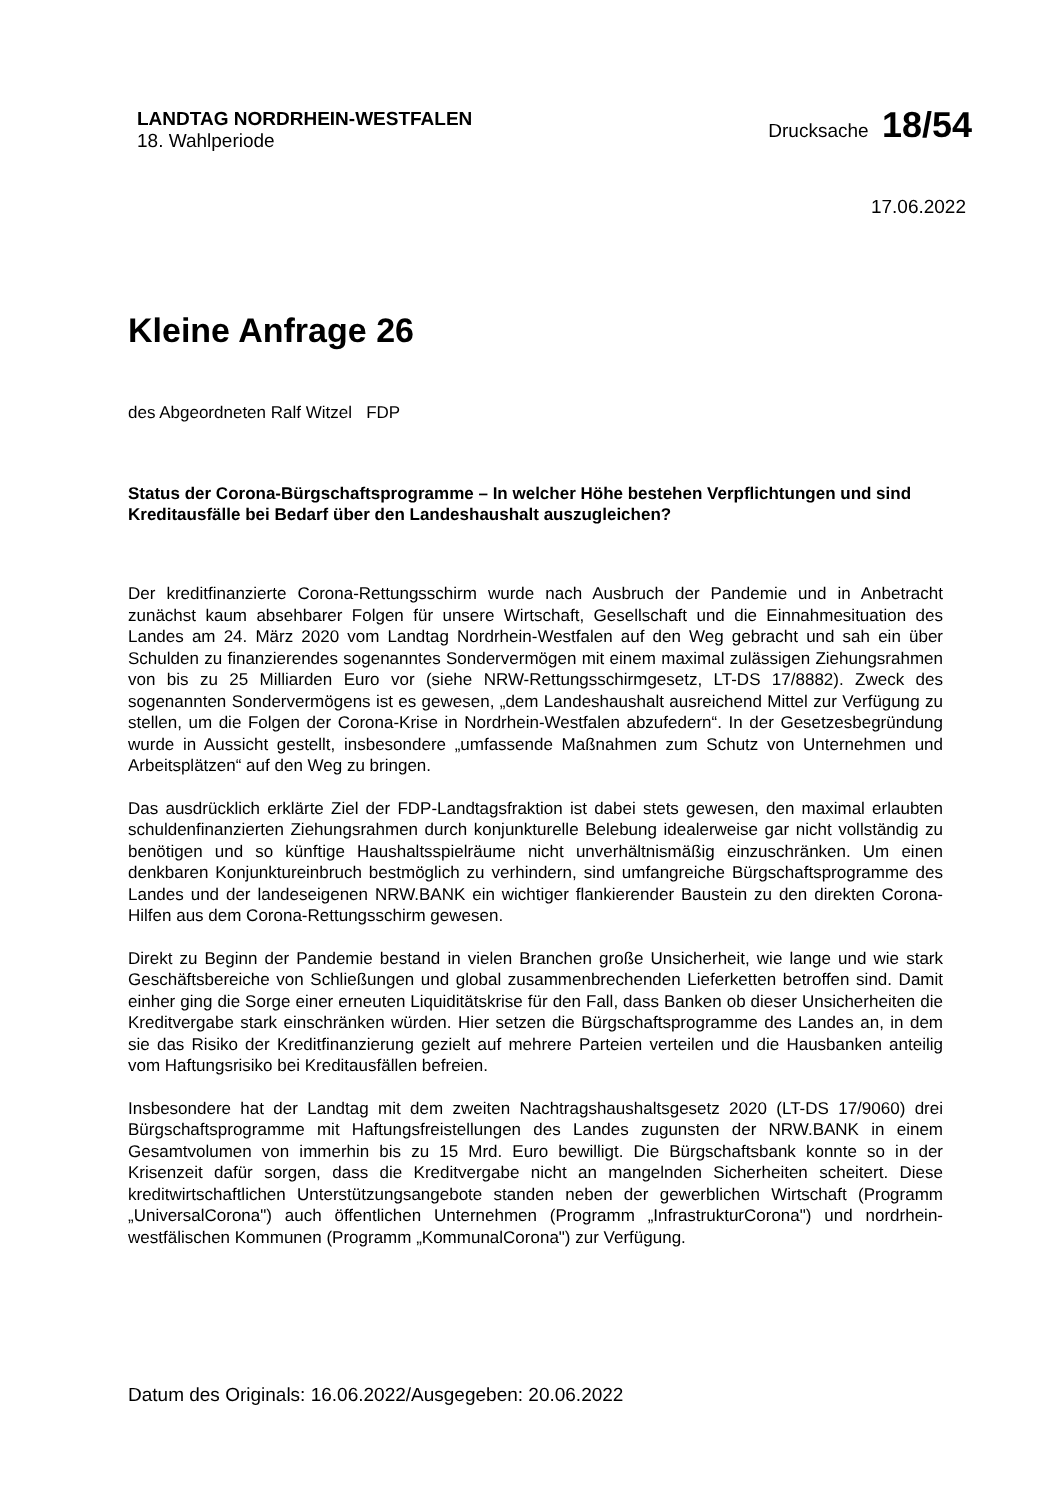LANDTAG NORDRHEIN-WESTFALEN
18. Wahlperiode
Drucksache 18/54
17.06.2022
Kleine Anfrage 26
des Abgeordneten Ralf Witzel FDP
Status der Corona-Bürgschaftsprogramme – In welcher Höhe bestehen Verpflichtungen und sind Kreditausfälle bei Bedarf über den Landeshaushalt auszugleichen?
Der kreditfinanzierte Corona-Rettungsschirm wurde nach Ausbruch der Pandemie und in Anbetracht zunächst kaum absehbarer Folgen für unsere Wirtschaft, Gesellschaft und die Einnahmesituation des Landes am 24. März 2020 vom Landtag Nordrhein-Westfalen auf den Weg gebracht und sah ein über Schulden zu finanzierendes sogenanntes Sondervermögen mit einem maximal zulässigen Ziehungsrahmen von bis zu 25 Milliarden Euro vor (siehe NRW-Rettungsschirmgesetz, LT-DS 17/8882). Zweck des sogenannten Sondervermögens ist es gewesen, „dem Landeshaushalt ausreichend Mittel zur Verfügung zu stellen, um die Folgen der Corona-Krise in Nordrhein-Westfalen abzufedern“. In der Gesetzesbegründung wurde in Aussicht gestellt, insbesondere „umfassende Maßnahmen zum Schutz von Unternehmen und Arbeitsplätzen“ auf den Weg zu bringen.
Das ausdrücklich erklärte Ziel der FDP-Landtagsfraktion ist dabei stets gewesen, den maximal erlaubten schuldenfinanzierten Ziehungsrahmen durch konjunkturelle Belebung idealerweise gar nicht vollständig zu benötigen und so künftige Haushaltsspielräume nicht unverhältnismäßig einzuschränken. Um einen denkbaren Konjunktureinbruch bestmöglich zu verhindern, sind umfangreiche Bürgschaftsprogramme des Landes und der landeseigenen NRW.BANK ein wichtiger flankierender Baustein zu den direkten Corona-Hilfen aus dem Corona-Rettungsschirm gewesen.
Direkt zu Beginn der Pandemie bestand in vielen Branchen große Unsicherheit, wie lange und wie stark Geschäftsbereiche von Schließungen und global zusammenbrechenden Lieferketten betroffen sind. Damit einher ging die Sorge einer erneuten Liquiditätskrise für den Fall, dass Banken ob dieser Unsicherheiten die Kreditvergabe stark einschränken würden. Hier setzen die Bürgschaftsprogramme des Landes an, in dem sie das Risiko der Kreditfinanzierung gezielt auf mehrere Parteien verteilen und die Hausbanken anteilig vom Haftungsrisiko bei Kreditausfällen befreien.
Insbesondere hat der Landtag mit dem zweiten Nachtragshaushaltsgesetz 2020 (LT-DS 17/9060) drei Bürgschaftsprogramme mit Haftungsfreistellungen des Landes zugunsten der NRW.BANK in einem Gesamtvolumen von immerhin bis zu 15 Mrd. Euro bewilligt. Die Bürgschaftsbank konnte so in der Krisenzeit dafür sorgen, dass die Kreditvergabe nicht an mangelnden Sicherheiten scheitert. Diese kreditwirtschaftlichen Unterstützungsangebote standen neben der gewerblichen Wirtschaft (Programm „UniversalCorona") auch öffentlichen Unternehmen (Programm „InfrastrukturCorona") und nordrhein-westfälischen Kommunen (Programm „KommunalCorona") zur Verfügung.
Datum des Originals: 16.06.2022/Ausgegeben: 20.06.2022